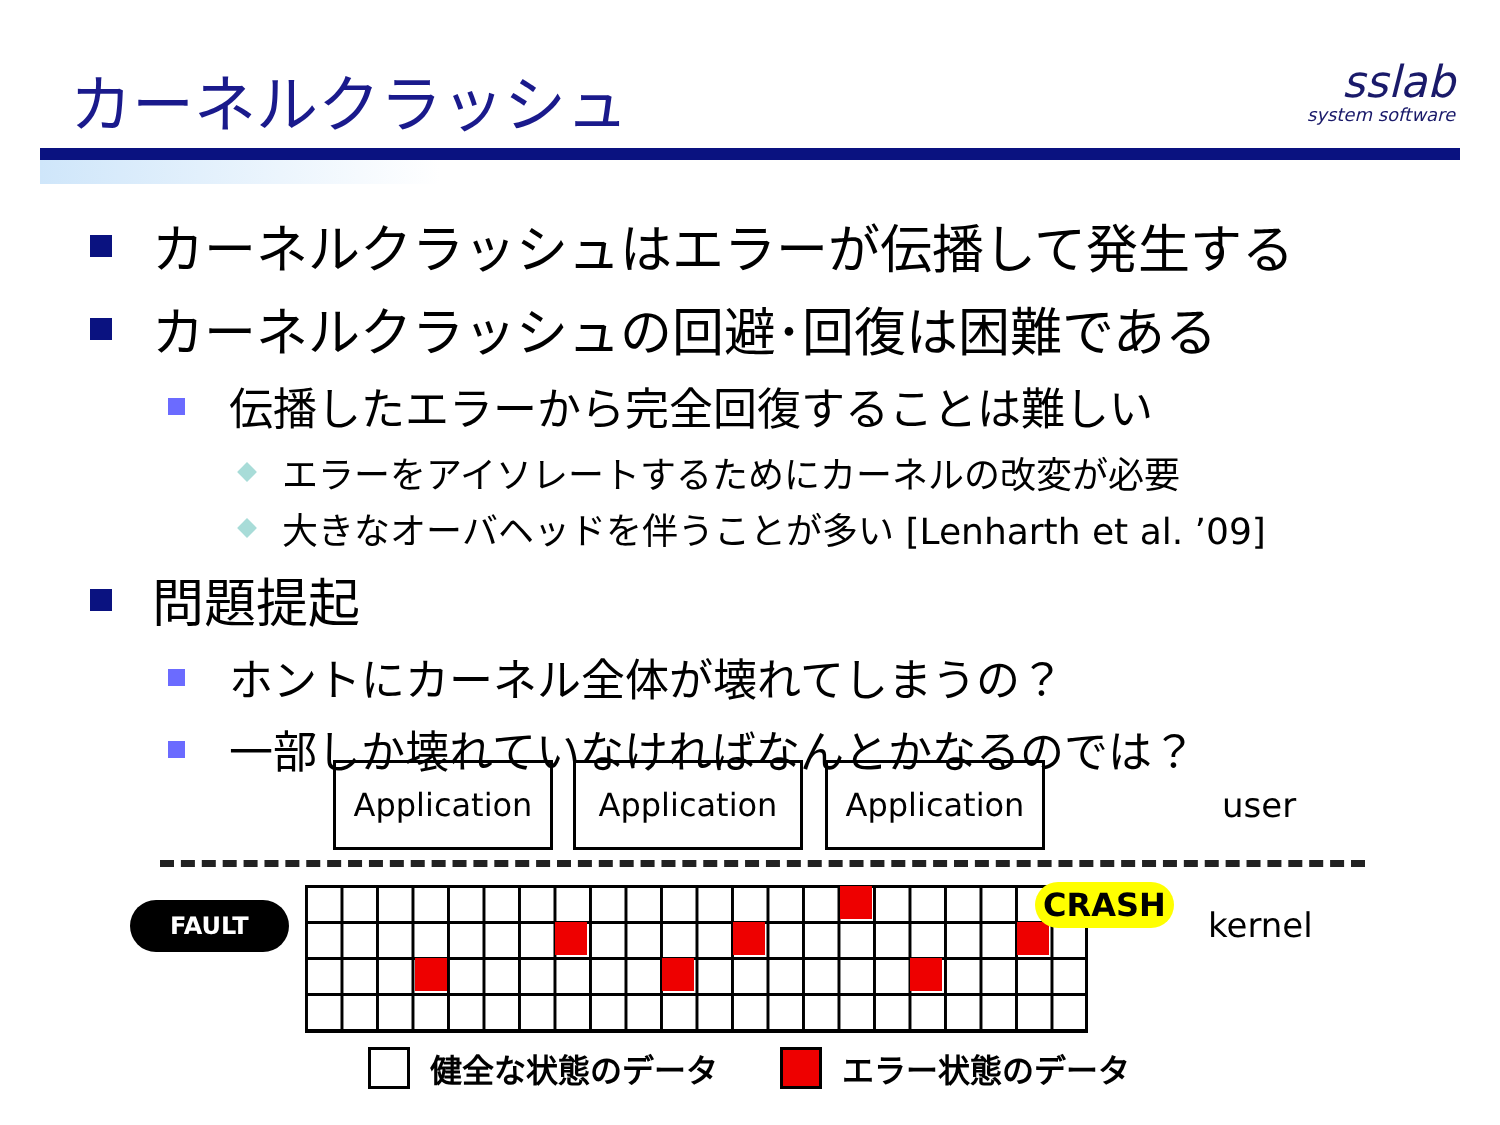カーネルクラッシュ sslab
system software
カーネルクラッシュはエラーが伝播して発生する
カーネルクラッシュの回避･回復は困難である
伝播したエラーから完全回復することは難しい
エラーをアイソレートするためにカーネルの改変が必要
大きなオーバヘッドを伴うことが多い [Lenharth et al. ’09]
問題提起
ホントにカーネル全体が壊れてしまうの？
一部しか壊れていなければなんとかなるのでは？
Application Application Application
user
FAULT CRASH
kernel
健全な状態のデータ エラー状態のデータ